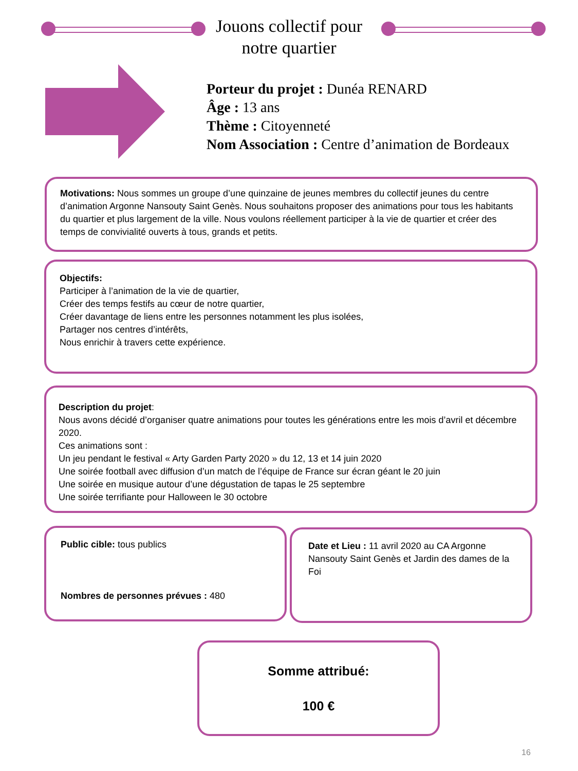Jouons collectif pour
notre quartier
Porteur du projet : Dunéa RENARD
Âge : 13 ans
Thème : Citoyenneté
Nom Association : Centre d’animation de Bordeaux
Motivations: Nous sommes un groupe d’une quinzaine de jeunes membres du collectif jeunes du centre d’animation Argonne Nansouty Saint Genès. Nous souhaitons proposer des animations pour tous les habitants du quartier et plus largement de la ville. Nous voulons réellement participer à la vie de quartier et créer des temps de convivialité ouverts à tous, grands et petits.
Objectifs:
Participer à l’animation de la vie de quartier,
Créer des temps festifs au cœur de notre quartier,
Créer davantage de liens entre les personnes notamment les plus isolées,
Partager nos centres d’intérêts,
Nous enrichir à travers cette expérience.
Description du projet:
Nous avons décidé d’organiser quatre animations pour toutes les générations entre les mois d’avril et décembre 2020.
Ces animations sont :
Un jeu pendant le festival « Arty Garden Party 2020 » du 12, 13 et 14 juin 2020
Une soirée football avec diffusion d’un match de l’équipe de France sur écran géant le 20 juin
Une soirée en musique autour d’une dégustation de tapas le 25 septembre
Une soirée terrifiante pour Halloween le 30 octobre
Public cible: tous publics
Nombres de personnes prévues : 480
Date et Lieu : 11 avril 2020 au CA Argonne Nansouty Saint Genès et Jardin des dames de la Foi
Somme attribué:
100 €
16